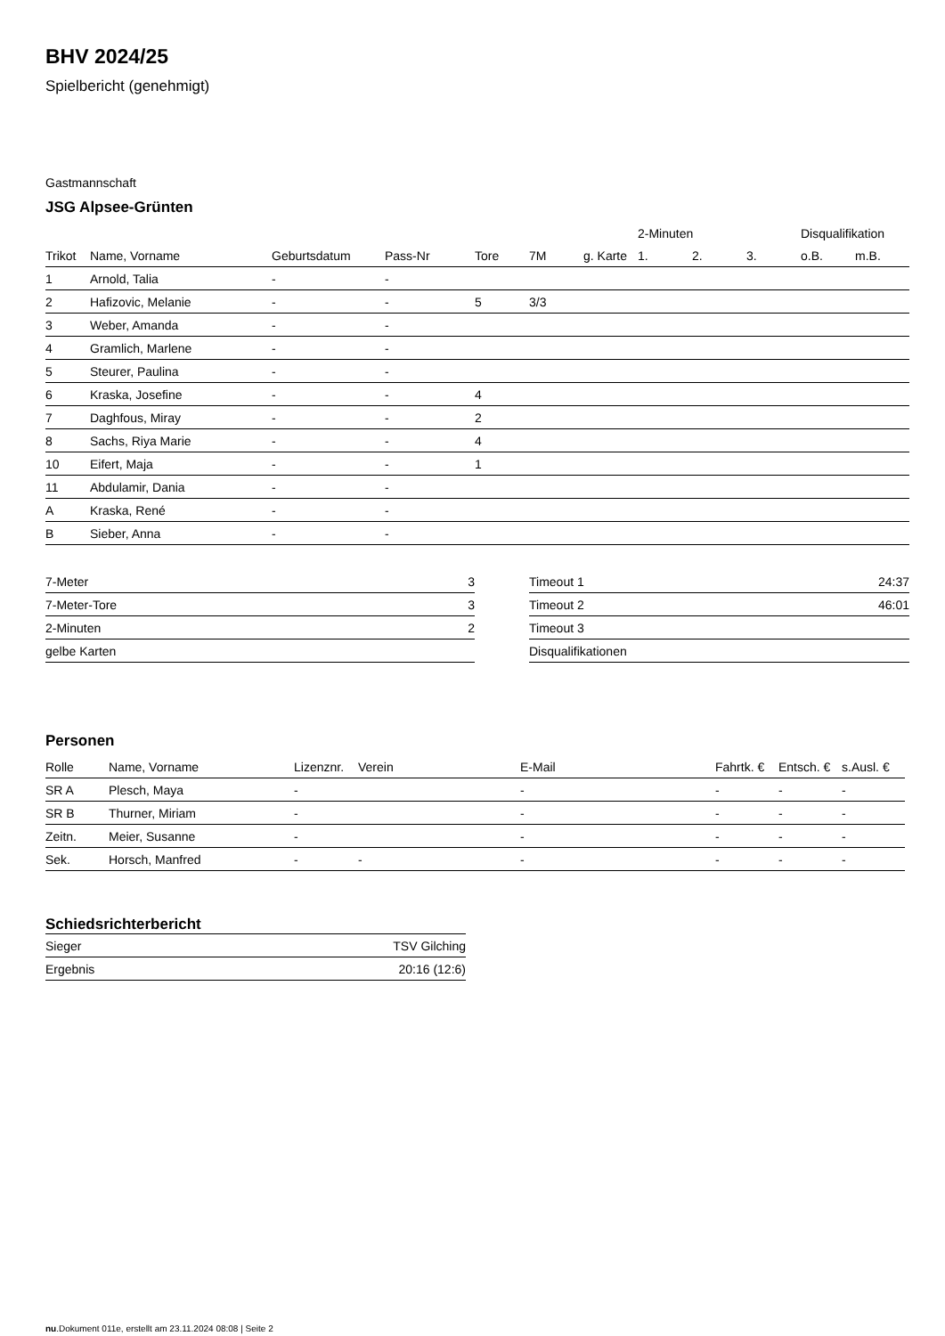BHV 2024/25
Spielbericht (genehmigt)
Gastmannschaft
JSG Alpsee-Grünten
| | | | | | | | 2-Minuten | | | Disqualifikation | |
| --- | --- | --- | --- | --- | --- | --- | --- | --- | --- | --- | --- |
| Trikot | Name, Vorname | Geburtsdatum | Pass-Nr | Tore | 7M | g. Karte | 1. | 2. | 3. | o.B. | m.B. |
| 1 | Arnold, Talia | - | - | | | | | | | | |
| 2 | Hafizovic, Melanie | - | - | 5 | 3/3 | | | | | | |
| 3 | Weber, Amanda | - | - | | | | | | | | |
| 4 | Gramlich, Marlene | - | - | | | | | | | | |
| 5 | Steurer, Paulina | - | - | | | | | | | | |
| 6 | Kraska, Josefine | - | - | 4 | | | | | | | |
| 7 | Daghfous, Miray | - | - | 2 | | | | | | | |
| 8 | Sachs, Riya Marie | - | - | 4 | | | | | | | |
| 10 | Eifert, Maja | - | - | 1 | | | | | | | |
| 11 | Abdulamir, Dania | - | - | | | | | | | | |
| A | Kraska, René | - | - | | | | | | | | |
| B | Sieber, Anna | - | - | | | | | | | | |
| 7-Meter | 3 |
| 7-Meter-Tore | 3 |
| 2-Minuten | 2 |
| gelbe Karten | |
| Timeout 1 | 24:37 |
| Timeout 2 | 46:01 |
| Timeout 3 | |
| Disqualifikationen | |
Personen
| Rolle | Name, Vorname | Lizenznr. | Verein | E-Mail | Fahrtk. € | Entsch. € | s.Ausl. € |
| --- | --- | --- | --- | --- | --- | --- | --- |
| SR A | Plesch, Maya | - | | - | - | - | - |
| SR B | Thurner, Miriam | - | | - | - | - | - |
| Zeitn. | Meier, Susanne | - | | - | - | - | - |
| Sek. | Horsch, Manfred | - | - | - | - | - | - |
Schiedsrichterbericht
| Sieger | TSV Gilching |
| Ergebnis | 20:16 (12:6) |
nu.Dokument 011e, erstellt am 23.11.2024 08:08 | Seite 2